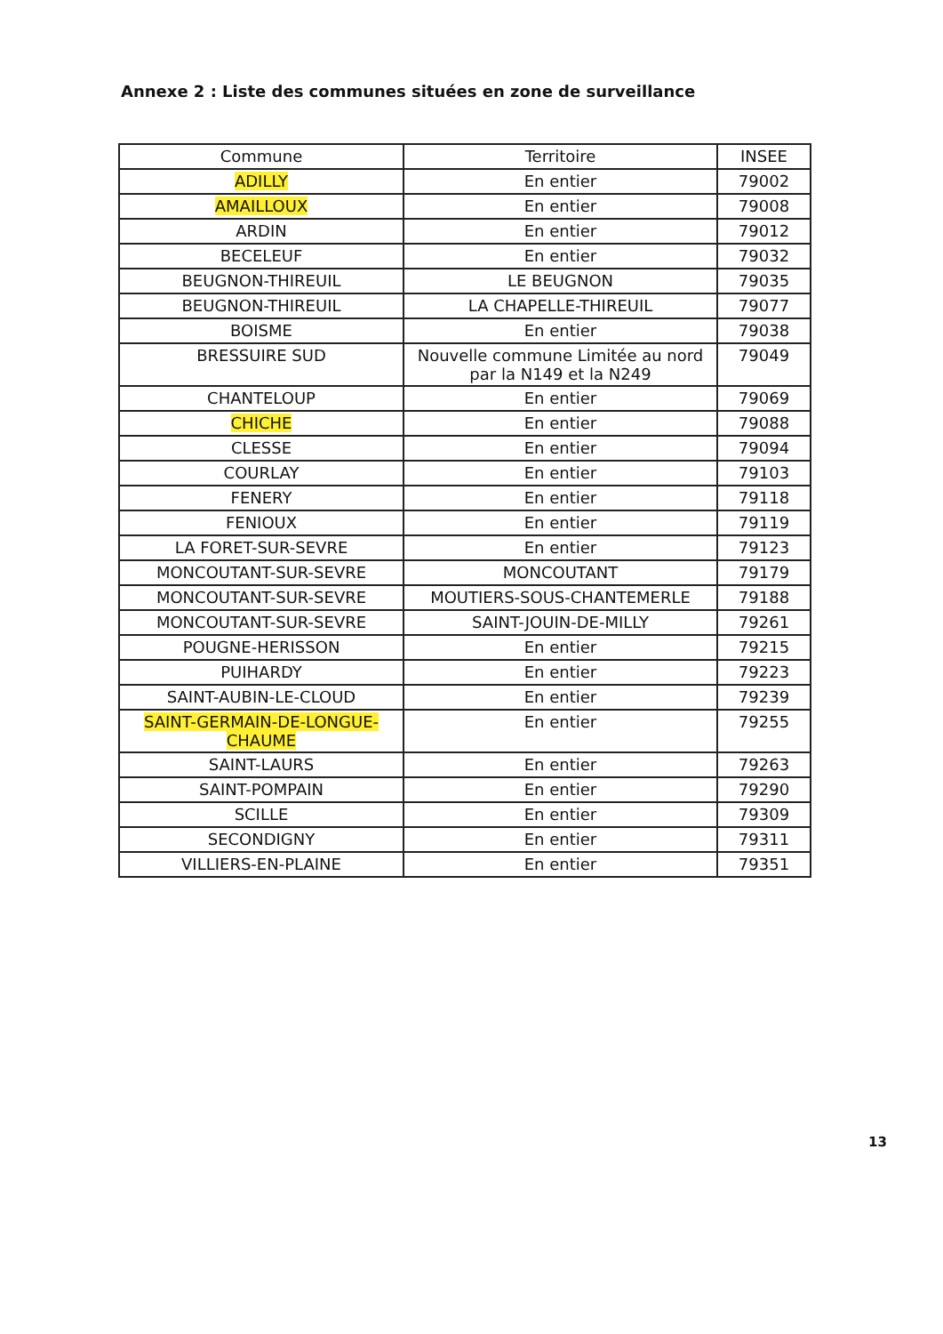Annexe 2 : Liste des communes situées en zone de surveillance
| Commune | Territoire | INSEE |
| --- | --- | --- |
| ADILLY | En entier | 79002 |
| AMAILLOUX | En entier | 79008 |
| ARDIN | En entier | 79012 |
| BECELEUF | En entier | 79032 |
| BEUGNON-THIREUIL | LE BEUGNON | 79035 |
| BEUGNON-THIREUIL | LA CHAPELLE-THIREUIL | 79077 |
| BOISME | En entier | 79038 |
| BRESSUIRE SUD | Nouvelle commune Limitée au nord par la N149 et la N249 | 79049 |
| CHANTELOUP | En entier | 79069 |
| CHICHE | En entier | 79088 |
| CLESSE | En entier | 79094 |
| COURLAY | En entier | 79103 |
| FENERY | En entier | 79118 |
| FENIOUX | En entier | 79119 |
| LA FORET-SUR-SEVRE | En entier | 79123 |
| MONCOUTANT-SUR-SEVRE | MONCOUTANT | 79179 |
| MONCOUTANT-SUR-SEVRE | MOUTIERS-SOUS-CHANTEMERLE | 79188 |
| MONCOUTANT-SUR-SEVRE | SAINT-JOUIN-DE-MILLY | 79261 |
| POUGNE-HERISSON | En entier | 79215 |
| PUIHARDY | En entier | 79223 |
| SAINT-AUBIN-LE-CLOUD | En entier | 79239 |
| SAINT-GERMAIN-DE-LONGUE-CHAUME | En entier | 79255 |
| SAINT-LAURS | En entier | 79263 |
| SAINT-POMPAIN | En entier | 79290 |
| SCILLE | En entier | 79309 |
| SECONDIGNY | En entier | 79311 |
| VILLIERS-EN-PLAINE | En entier | 79351 |
13